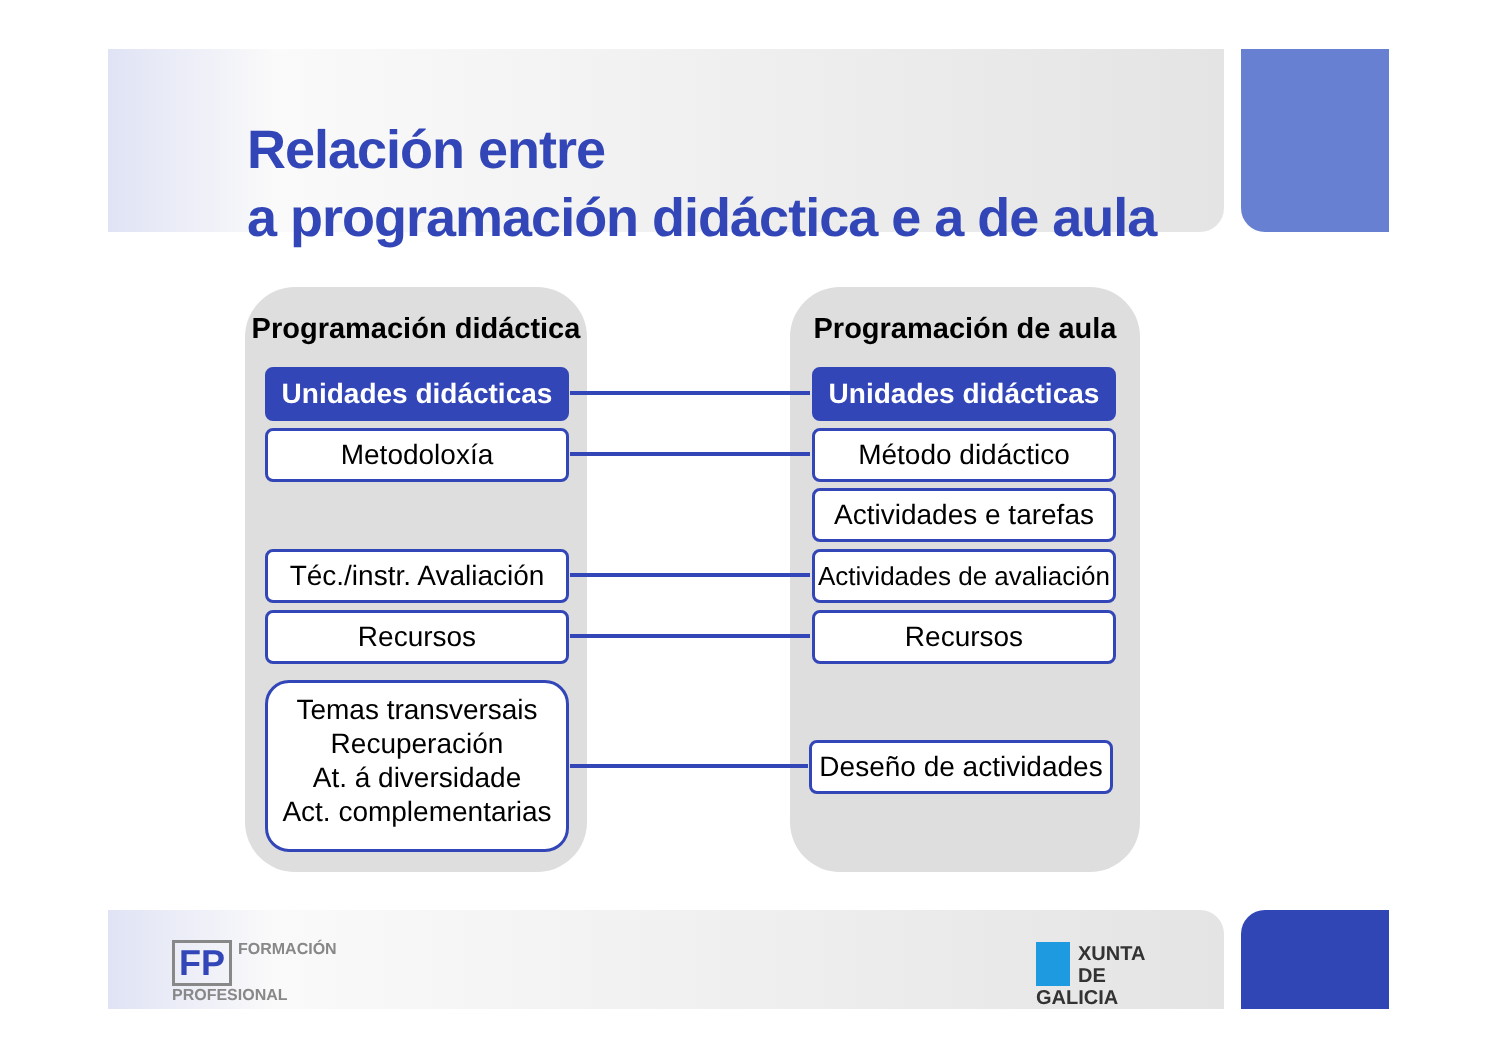Relación entre
a programación didáctica e a de aula
Programación didáctica Programación de aula
Unidades didácticas
Metodoloxía
Téc./instr. Avaliación
Recursos
Temas transversais
Recuperación
At. á diversidade
Act. complementarias
Unidades didácticas
Método didáctico
Actividades e tarefas
Actividades de avaliación
Recursos
Deseño de actividades
FP FORMACIÓN
PROFESIONAL
XUNTA
DE GALICIA